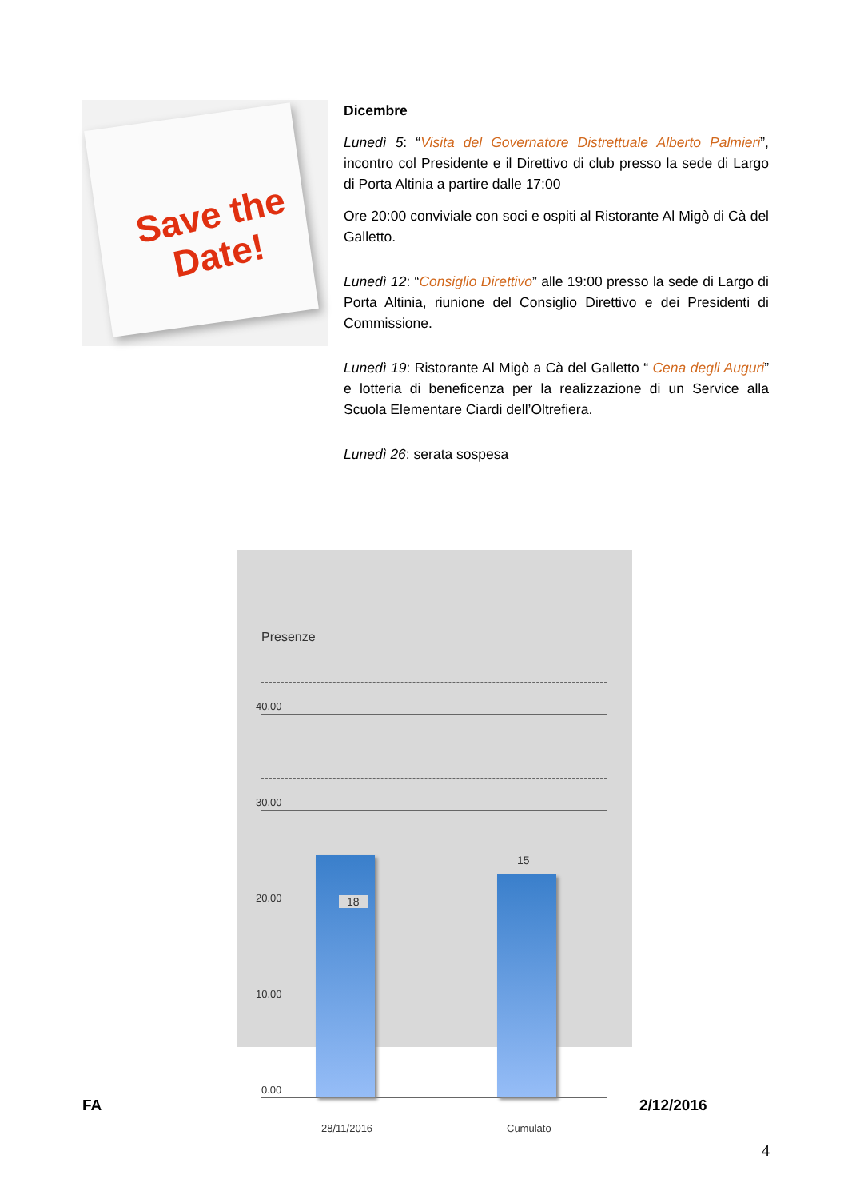Save the
Date!
Dicembre
Lunedì 5: “Visita del Governatore Distrettuale Alberto Palmieri”, incontro col Presidente e il Direttivo di club presso la sede di Largo di Porta Altinia a partire dalle 17:00
Ore 20:00 conviviale con soci e ospiti al Ristorante Al Migò di Cà del Galletto.
Lunedì 12: “Consiglio Direttivo” alle 19:00 presso la sede di Largo di Porta Altinia, riunione del Consiglio Direttivo e dei Presidenti di Commissione.
Lunedì 19: Ristorante Al Migò a Cà del Galletto “ Cena degli Auguri” e lotteria di beneficenza per la realizzazione di un Service alla Scuola Elementare Ciardi dell’Oltrefiera.
Lunedì 26: serata sospesa
Presenze
40.00
30.00
20.00
10.00
0.00
18
15
28/11/2016 Cumulato
FA 2/12/2016
4